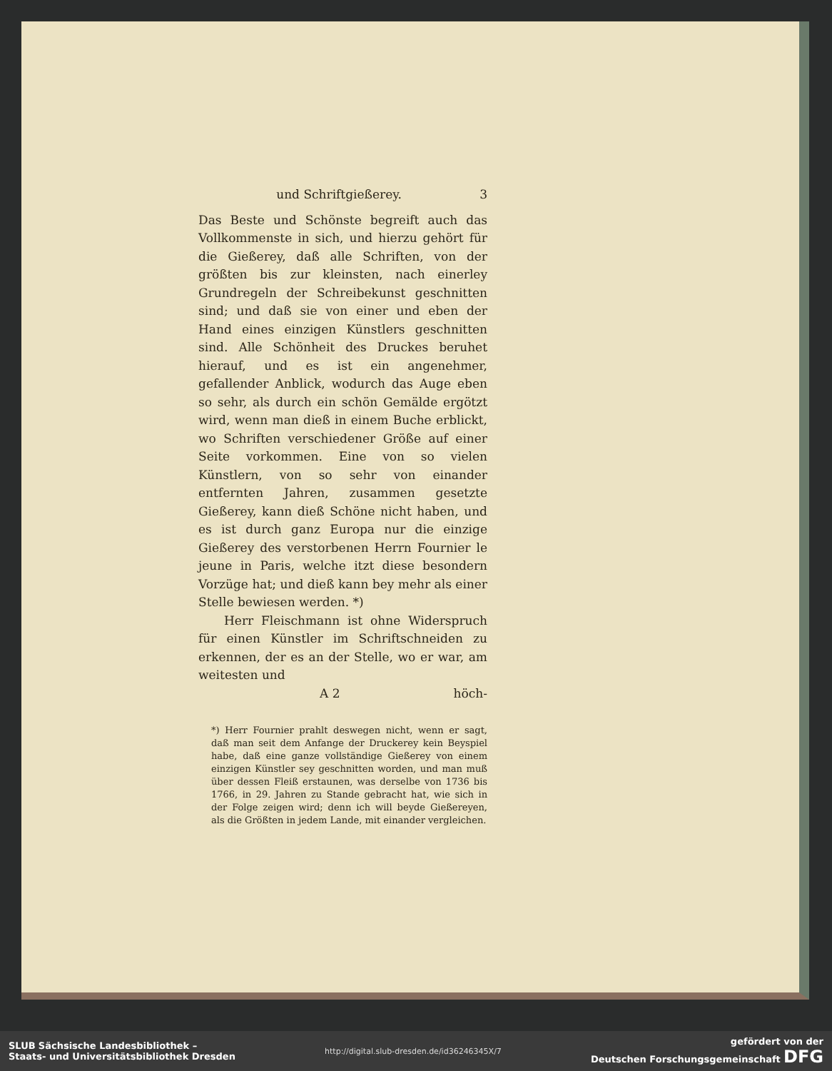und Schriftgießerey. 3
Das Beste und Schönste begreift auch das Vollkommenste in sich, und hierzu gehört für die Gießerey, daß alle Schriften, von der größten bis zur kleinsten, nach einerley Grundregeln der Schreibekunst geschnitten sind; und daß sie von einer und eben der Hand eines einzigen Künstlers geschnitten sind. Alle Schönheit des Druckes beruhet hierauf, und es ist ein angenehmer, gefallender Anblick, wodurch das Auge eben so sehr, als durch ein schön Gemälde ergötzt wird, wenn man dieß in einem Buche erblickt, wo Schriften verschiedener Größe auf einer Seite vorkommen. Eine von so vielen Künstlern, von so sehr von einander entfernten Jahren, zusammen gesetzte Gießerey, kann dieß Schöne nicht haben, und es ist durch ganz Europa nur die einzige Gießerey des verstorbenen Herrn Fournier le jeune in Paris, welche itzt diese besondern Vorzüge hat; und dieß kann bey mehr als einer Stelle bewiesen werden. *)
Herr Fleischmann ist ohne Widerspruch für einen Künstler im Schriftschneiden zu erkennen, der es an der Stelle, wo er war, am weitesten und
A 2 höch-
*) Herr Fournier prahlt deswegen nicht, wenn er sagt, daß man seit dem Anfange der Druckerey kein Beyspiel habe, daß eine ganze vollständige Gießerey von einem einzigen Künstler sey geschnitten worden, und man muß über dessen Fleiß erstaunen, was derselbe von 1736 bis 1766, in 29. Jahren zu Stande gebracht hat, wie sich in der Folge zeigen wird; denn ich will beyde Gießereyen, als die Größten in jedem Lande, mit einander vergleichen.
SLUB Sächsische Landesbibliothek –
Staats- und Universitätsbibliothek Dresden
http://digital.slub-dresden.de/id36246345X/7
gefördert von der
Deutschen Forschungsgemeinschaft DFG